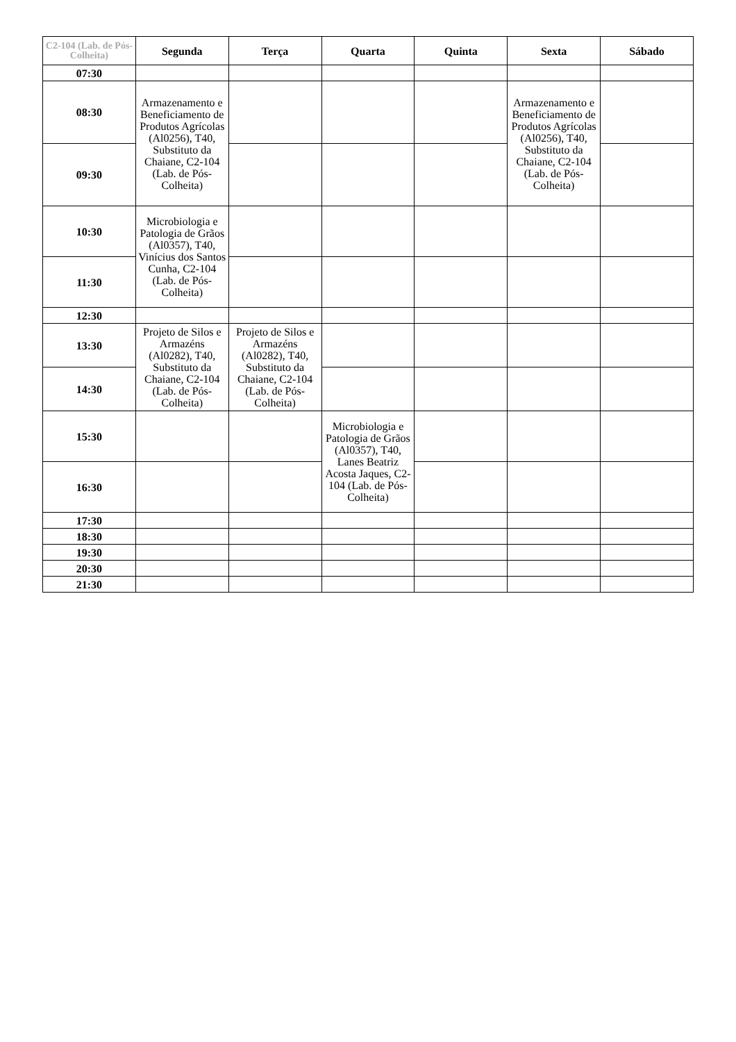| C2-104 (Lab. de Pós-Colheita) | Segunda | Terça | Quarta | Quinta | Sexta | Sábado |
| --- | --- | --- | --- | --- | --- | --- |
| 07:30 | | | | | | |
| 08:30 | Armazenamento e Beneficiamento de Produtos Agrícolas (Al0256), T40, Substituto da Chaiane, C2-104 (Lab. de Pós-Colheita) | | | | Armazenamento e Beneficiamento de Produtos Agrícolas (Al0256), T40, Substituto da Chaiane, C2-104 (Lab. de Pós-Colheita) | |
| 09:30 | | | | | | |
| 10:30 | Microbiologia e Patologia de Grãos (Al0357), T40, Vinícius dos Santos Cunha, C2-104 (Lab. de Pós-Colheita) | | | | | |
| 11:30 | | | | | | |
| 12:30 | | | | | | |
| 13:30 | Projeto de Silos e Armazéns (Al0282), T40, Substituto da Chaiane, C2-104 (Lab. de Pós-Colheita) | Projeto de Silos e Armazéns (Al0282), T40, Substituto da Chaiane, C2-104 (Lab. de Pós-Colheita) | | | | |
| 14:30 | | | | | | |
| 15:30 | | | Microbiologia e Patologia de Grãos (Al0357), T40, Lanes Beatriz Acosta Jaques, C2-104 (Lab. de Pós-Colheita) | | | |
| 16:30 | | | | | | |
| 17:30 | | | | | | |
| 18:30 | | | | | | |
| 19:30 | | | | | | |
| 20:30 | | | | | | |
| 21:30 | | | | | | |